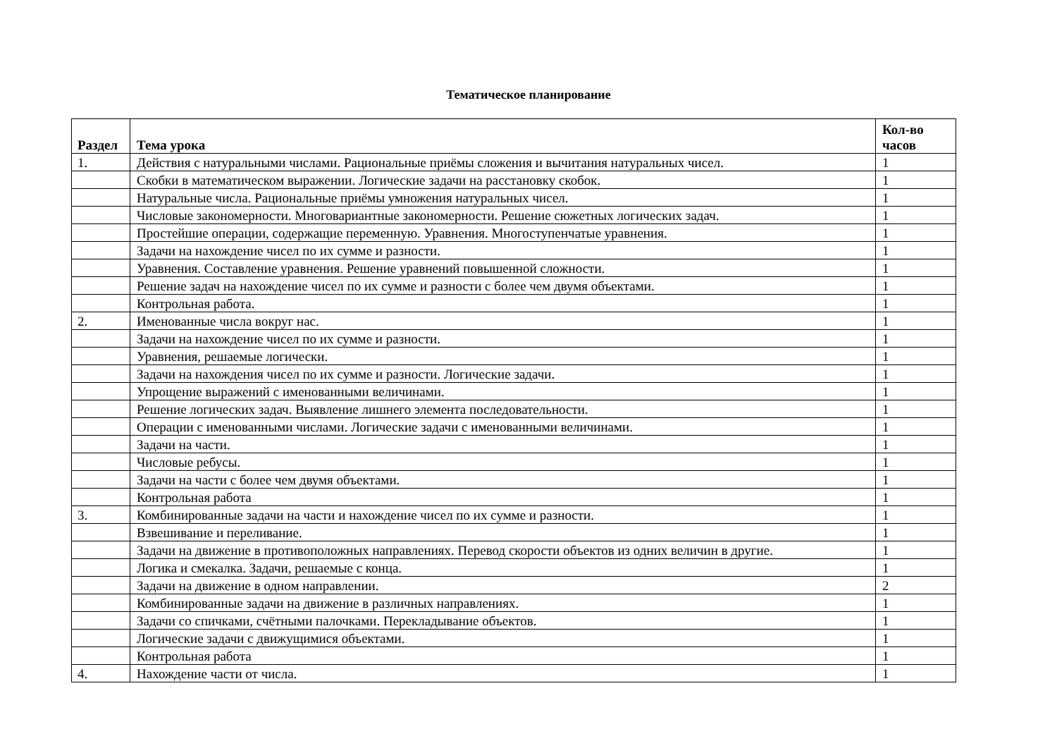Тематическое планирование
| Раздел | Тема урока | Кол-во часов |
| --- | --- | --- |
| 1. | Действия с натуральными числами. Рациональные приёмы сложения и вычитания натуральных чисел. | 1 |
| | Скобки в математическом выражении. Логические задачи на расстановку скобок. | 1 |
| | Натуральные числа. Рациональные приёмы умножения натуральных чисел. | 1 |
| | Числовые закономерности. Многовариантные закономерности. Решение сюжетных логических задач. | 1 |
| | Простейшие операции, содержащие переменную. Уравнения. Многоступенчатые уравнения. | 1 |
| | Задачи на нахождение чисел по их сумме и разности. | 1 |
| | Уравнения. Составление уравнения. Решение уравнений повышенной сложности. | 1 |
| | Решение задач на нахождение чисел по их сумме и разности с более чем двумя объектами. | 1 |
| | Контрольная работа. | 1 |
| 2. | Именованные числа вокруг нас. | 1 |
| | Задачи на нахождение чисел по их сумме и разности. | 1 |
| | Уравнения, решаемые логически. | 1 |
| | Задачи на нахождения чисел по их сумме и разности. Логические задачи. | 1 |
| | Упрощение выражений с именованными величинами. | 1 |
| | Решение логических задач. Выявление лишнего элемента последовательности. | 1 |
| | Операции с именованными числами. Логические задачи с именованными величинами. | 1 |
| | Задачи на части. | 1 |
| | Числовые ребусы. | 1 |
| | Задачи на части с более чем двумя объектами. | 1 |
| | Контрольная работа | 1 |
| 3. | Комбинированные задачи на части и нахождение чисел по их сумме и разности. | 1 |
| | Взвешивание и переливание. | 1 |
| | Задачи на движение в противоположных направлениях. Перевод скорости объектов из одних величин в другие. | 1 |
| | Логика и смекалка. Задачи, решаемые с конца. | 1 |
| | Задачи на движение в одном направлении. | 2 |
| | Комбинированные задачи на движение в различных направлениях. | 1 |
| | Задачи со спичками, счётными палочками. Перекладывание объектов. | 1 |
| | Логические задачи с движущимися объектами. | 1 |
| | Контрольная работа | 1 |
| 4. | Нахождение части от числа. | 1 |